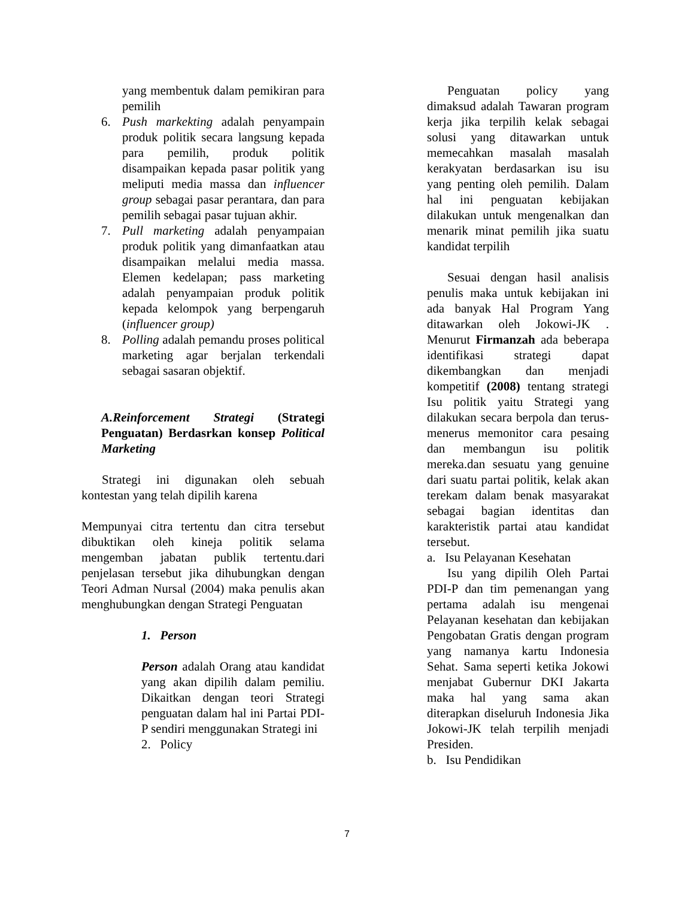yang membentuk dalam pemikiran para pemilih
6. Push markekting adalah penyampain produk politik secara langsung kepada para pemilih, produk politik disampaikan kepada pasar politik yang meliputi media massa dan influencer group sebagai pasar perantara, dan para pemilih sebagai pasar tujuan akhir.
7. Pull marketing adalah penyampaian produk politik yang dimanfaatkan atau disampaikan melalui media massa. Elemen kedelapan; pass marketing adalah penyampaian produk politik kepada kelompok yang berpengaruh (influencer group)
8. Polling adalah pemandu proses political marketing agar berjalan terkendali sebagai sasaran objektif.
A.Reinforcement Strategi (Strategi Penguatan) Berdasrkan konsep Political Marketing
Strategi ini digunakan oleh sebuah kontestan yang telah dipilih karena
Mempunyai citra tertentu dan citra tersebut dibuktikan oleh kineja politik selama mengemban jabatan publik tertentu.dari penjelasan tersebut jika dihubungkan dengan Teori Adman Nursal (2004) maka penulis akan menghubungkan dengan Strategi Penguatan
1. Person
Person adalah Orang atau kandidat yang akan dipilih dalam pemiliu. Dikaitkan dengan teori Strategi penguatan dalam hal ini Partai PDI-P sendiri menggunakan Strategi ini
2. Policy
Penguatan policy yang dimaksud adalah Tawaran program kerja jika terpilih kelak sebagai solusi yang ditawarkan untuk memecahkan masalah masalah kerakyatan berdasarkan isu isu yang penting oleh pemilih. Dalam hal ini penguatan kebijakan dilakukan untuk mengenalkan dan menarik minat pemilih jika suatu kandidat terpilih
Sesuai dengan hasil analisis penulis maka untuk kebijakan ini ada banyak Hal Program Yang ditawarkan oleh Jokowi-JK . Menurut Firmanzah ada beberapa identifikasi strategi dapat dikembangkan dan menjadi kompetitif (2008) tentang strategi Isu politik yaitu Strategi yang dilakukan secara berpola dan terus-menerus memonitor cara pesaing dan membangun isu politik mereka.dan sesuatu yang genuine dari suatu partai politik, kelak akan terekam dalam benak masyarakat sebagai bagian identitas dan karakteristik partai atau kandidat tersebut.
a. Isu Pelayanan Kesehatan
Isu yang dipilih Oleh Partai PDI-P dan tim pemenangan yang pertama adalah isu mengenai Pelayanan kesehatan dan kebijakan Pengobatan Gratis dengan program yang namanya kartu Indonesia Sehat. Sama seperti ketika Jokowi menjabat Gubernur DKI Jakarta maka hal yang sama akan diterapkan diseluruh Indonesia Jika Jokowi-JK telah terpilih menjadi Presiden.
b. Isu Pendidikan
7